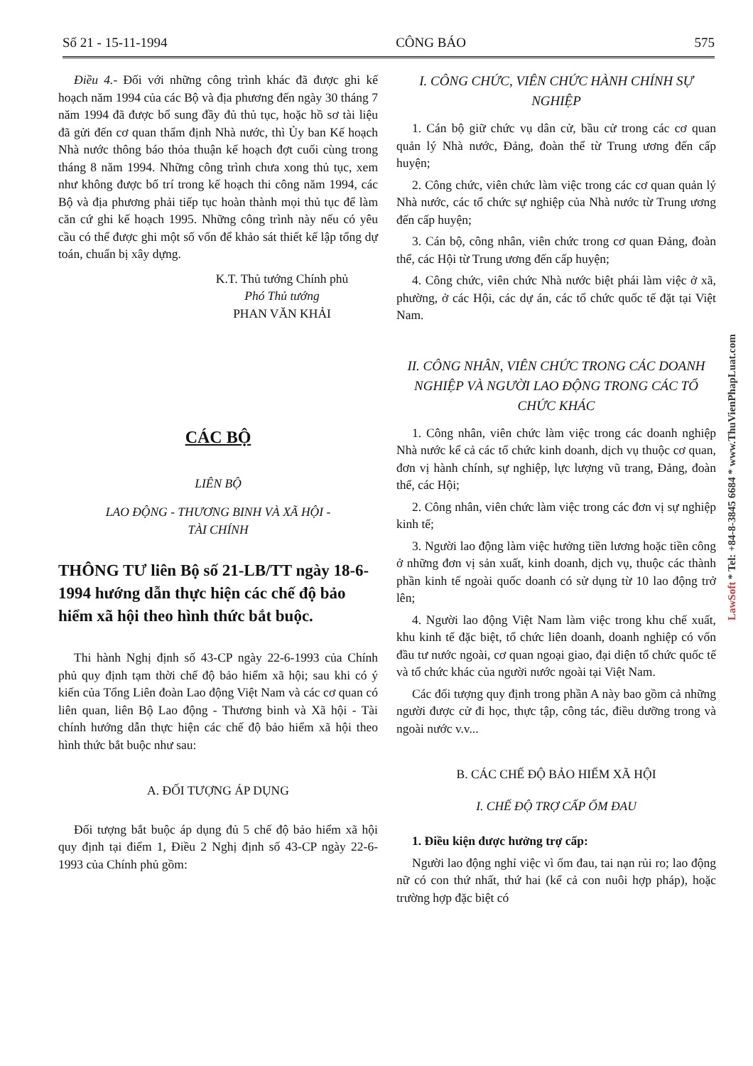Số 21 - 15-11-1994 CÔNG BÁO 575
Điều 4.- Đối với những công trình khác đã được ghi kế hoạch năm 1994 của các Bộ và địa phương đến ngày 30 tháng 7 năm 1994 đã được bổ sung đầy đủ thủ tục, hoặc hồ sơ tài liệu đã gửi đến cơ quan thẩm định Nhà nước, thì Ủy ban Kế hoạch Nhà nước thông báo thỏa thuận kế hoạch đợt cuối cùng trong tháng 8 năm 1994. Những công trình chưa xong thủ tục, xem như không được bố trí trong kế hoạch thi công năm 1994, các Bộ và địa phương phải tiếp tục hoàn thành mọi thủ tục để làm căn cứ ghi kế hoạch 1995. Những công trình này nếu có yêu cầu có thể được ghi một số vốn để khảo sát thiết kế lập tổng dự toán, chuẩn bị xây dựng.
K.T. Thủ tướng Chính phủ
Phó Thủ tướng
PHAN VĂN KHẢI
CÁC BỘ
LIÊN BỘ
LAO ĐỘNG - THƯƠNG BINH VÀ XÃ HỘI -
TÀI CHÍNH
THÔNG TƯ liên Bộ số 21-LB/TT ngày 18-6-1994 hướng dẫn thực hiện các chế độ bảo hiểm xã hội theo hình thức bắt buộc.
Thi hành Nghị định số 43-CP ngày 22-6-1993 của Chính phủ quy định tạm thời chế độ bảo hiểm xã hội; sau khi có ý kiến của Tổng Liên đoàn Lao động Việt Nam và các cơ quan có liên quan, liên Bộ Lao động - Thương binh và Xã hội - Tài chính hướng dẫn thực hiện các chế độ bảo hiểm xã hội theo hình thức bắt buộc như sau:
A. ĐỐI TƯỢNG ÁP DỤNG
Đối tượng bắt buộc áp dụng đủ 5 chế độ bảo hiểm xã hội quy định tại điểm 1, Điều 2 Nghị định số 43-CP ngày 22-6-1993 của Chính phủ gồm:
I. CÔNG CHỨC, VIÊN CHỨC HÀNH CHÍNH SỰ NGHIỆP
1. Cán bộ giữ chức vụ dân cử, bầu cử trong các cơ quan quản lý Nhà nước, Đảng, đoàn thể từ Trung ương đến cấp huyện;
2. Công chức, viên chức làm việc trong các cơ quan quản lý Nhà nước, các tổ chức sự nghiệp của Nhà nước từ Trung ương đến cấp huyện;
3. Cán bộ, công nhân, viên chức trong cơ quan Đảng, đoàn thể, các Hội từ Trung ương đến cấp huyện;
4. Công chức, viên chức Nhà nước biệt phái làm việc ở xã, phường, ở các Hội, các dự án, các tổ chức quốc tế đặt tại Việt Nam.
II. CÔNG NHÂN, VIÊN CHỨC TRONG CÁC DOANH NGHIỆP VÀ NGƯỜI LAO ĐỘNG TRONG CÁC TỔ CHỨC KHÁC
1. Công nhân, viên chức làm việc trong các doanh nghiệp Nhà nước kể cả các tổ chức kinh doanh, dịch vụ thuộc cơ quan, đơn vị hành chính, sự nghiệp, lực lượng vũ trang, Đảng, đoàn thể, các Hội;
2. Công nhân, viên chức làm việc trong các đơn vị sự nghiệp kinh tế;
3. Người lao động làm việc hưởng tiền lương hoặc tiền công ở những đơn vị sản xuất, kinh doanh, dịch vụ, thuộc các thành phần kinh tế ngoài quốc doanh có sử dụng từ 10 lao động trở lên;
4. Người lao động Việt Nam làm việc trong khu chế xuất, khu kinh tế đặc biệt, tổ chức liên doanh, doanh nghiệp có vốn đầu tư nước ngoài, cơ quan ngoại giao, đại diện tổ chức quốc tế và tổ chức khác của người nước ngoài tại Việt Nam.
Các đối tượng quy định trong phần A này bao gồm cả những người được cử đi học, thực tập, công tác, điều dưỡng trong và ngoài nước v.v...
B. CÁC CHẾ ĐỘ BẢO HIỂM XÃ HỘI
I. CHẾ ĐỘ TRỢ CẤP ỐM ĐAU
1. Điều kiện được hưởng trợ cấp:
Người lao động nghỉ việc vì ốm đau, tai nạn rủi ro; lao động nữ có con thứ nhất, thứ hai (kể cả con nuôi hợp pháp), hoặc trường hợp đặc biệt có
LawSoft * Tel: +84-8-3845 6684 * www.ThuVienPhapLuat.com